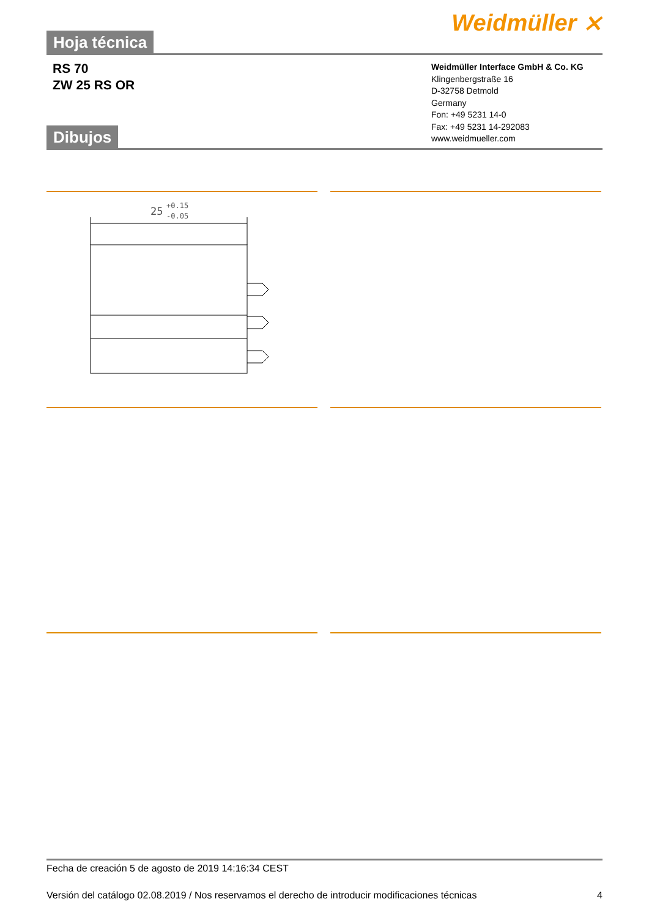Weidmüller ⨯
Hoja técnica
RS 70
ZW 25 RS OR
Weidmüller Interface GmbH & Co. KG
Klingenbergstraße 16
D-32758 Detmold
Germany
Fon: +49 5231 14-0
Fax: +49 5231 14-292083
www.weidmueller.com
Dibujos
25
+0.15
-0.05
Fecha de creación 5 de agosto de 2019 14:16:34 CEST
Versión del catálogo 02.08.2019 / Nos reservamos el derecho de introducir modificaciones técnicas
4